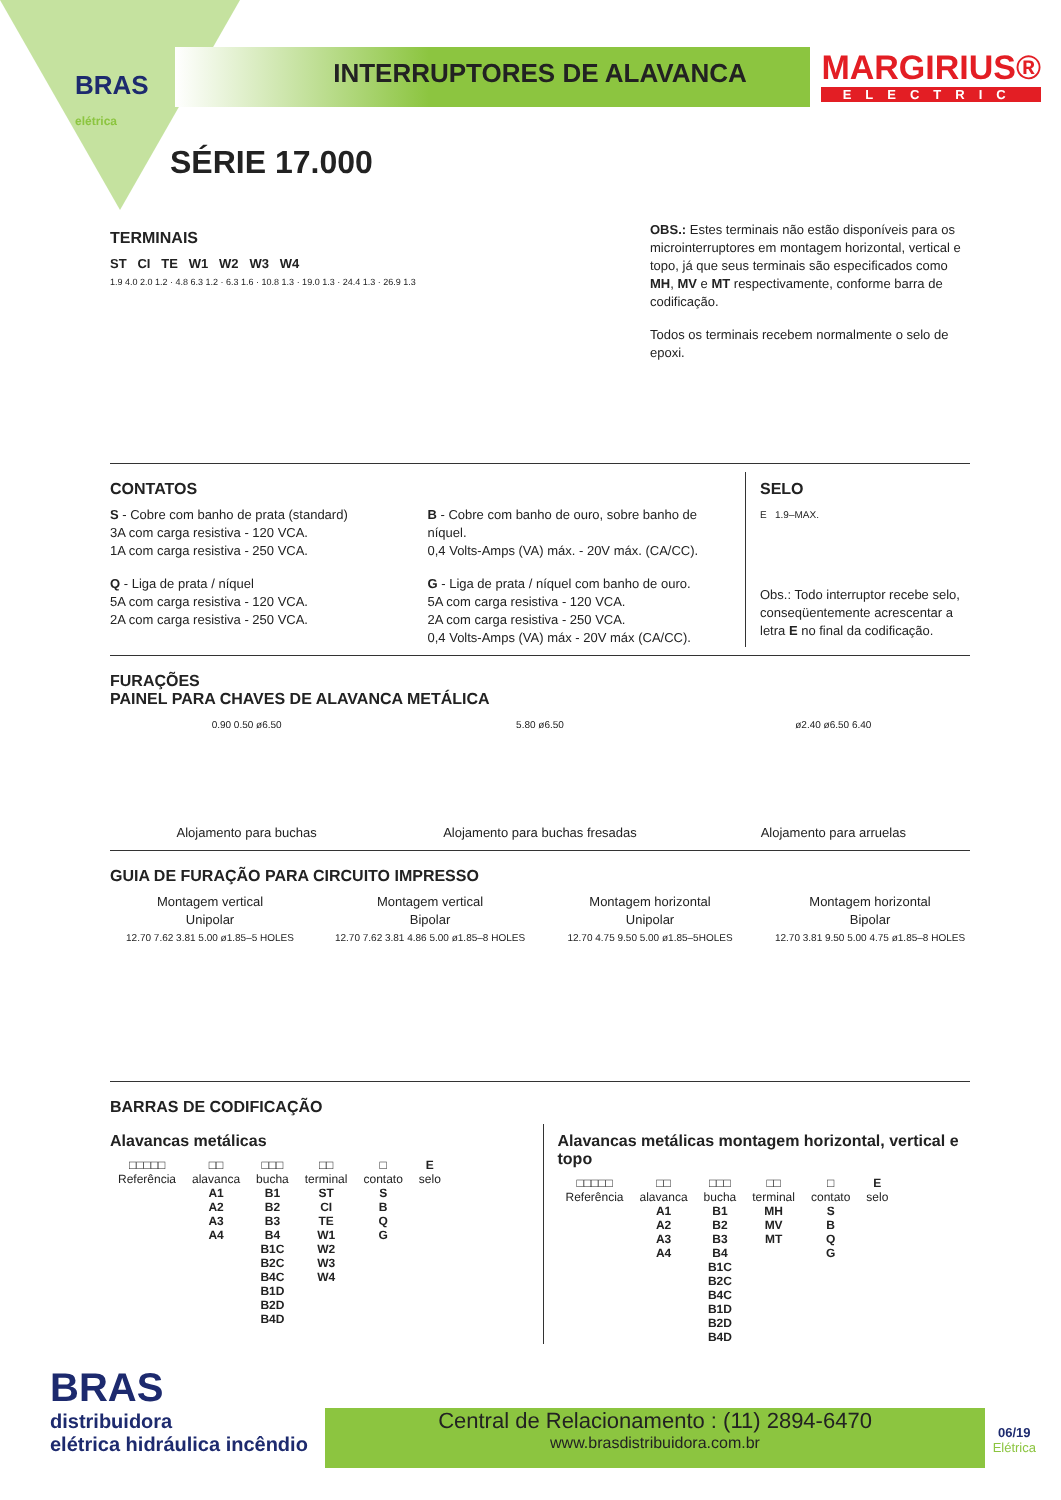BRAS
elétrica
MARGIRIUS®
ELECTRIC
INTERRUPTORES DE ALAVANCA
SÉRIE 17.000
TERMINAIS
ST CI TE W1 W2 W3 W4
1.9 4.0 2.0 1.2 · 4.8 6.3 1.2 · 6.3 1.6 · 10.8 1.3 · 19.0 1.3 · 24.4 1.3 · 26.9 1.3
OBS.: Estes terminais não estão disponíveis para os microinterruptores em montagem horizontal, vertical e topo, já que seus terminais são especificados como MH, MV e MT respectivamente, conforme barra de codificação.
Todos os terminais recebem normalmente o selo de epoxi.
CONTATOS
S - Cobre com banho de prata (standard)
3A com carga resistiva - 120 VCA.
1A com carga resistiva - 250 VCA.
Q - Liga de prata / níquel
5A com carga resistiva - 120 VCA.
2A com carga resistiva - 250 VCA.
B - Cobre com banho de ouro, sobre banho de níquel.
0,4 Volts-Amps (VA) máx. - 20V máx. (CA/CC).
G - Liga de prata / níquel com banho de ouro.
5A com carga resistiva - 120 VCA.
2A com carga resistiva - 250 VCA.
0,4 Volts-Amps (VA) máx - 20V máx (CA/CC).
SELO
E 1.9–MAX.
Obs.: Todo interruptor recebe selo, conseqüentemente acrescentar a letra E no final da codificação.
FURAÇÕES
PAINEL PARA CHAVES DE ALAVANCA METÁLICA
0.90 0.50 ø6.50
Alojamento para buchas
5.80 ø6.50
Alojamento para buchas fresadas
ø2.40 ø6.50 6.40
Alojamento para arruelas
GUIA DE FURAÇÃO PARA CIRCUITO IMPRESSO
Montagem vertical
Unipolar
12.70 7.62 3.81 5.00 ø1.85–5 HOLES
Montagem vertical
Bipolar
12.70 7.62 3.81 4.86 5.00 ø1.85–8 HOLES
Montagem horizontal
Unipolar
12.70 4.75 9.50 5.00 ø1.85–5HOLES
Montagem horizontal
Bipolar
12.70 3.81 9.50 5.00 4.75 ø1.85–8 HOLES
BARRAS DE CODIFICAÇÃO
Alavancas metálicas
| □□□□□ Referência | □□ alavanca | □□□ bucha | □□ terminal | □ contato | E selo |
| --- | --- | --- | --- | --- | --- |
| | A1 A2 A3 A4 | B1 B2 B3 B4 B1C B2C B4C B1D B2D B4D | ST CI TE W1 W2 W3 W4 | S B Q G | |
Alavancas metálicas montagem horizontal, vertical e topo
| □□□□□ Referência | □□ alavanca | □□□ bucha | □□ terminal | □ contato | E selo |
| --- | --- | --- | --- | --- | --- |
| | A1 A2 A3 A4 | B1 B2 B3 B4 B1C B2C B4C B1D B2D B4D | MH MV MT | S B Q G | |
BRAS
distribuidora
elétrica hidráulica incêndio
Central de Relacionamento : (11) 2894-6470
www.brasdistribuidora.com.br
06/19
Elétrica